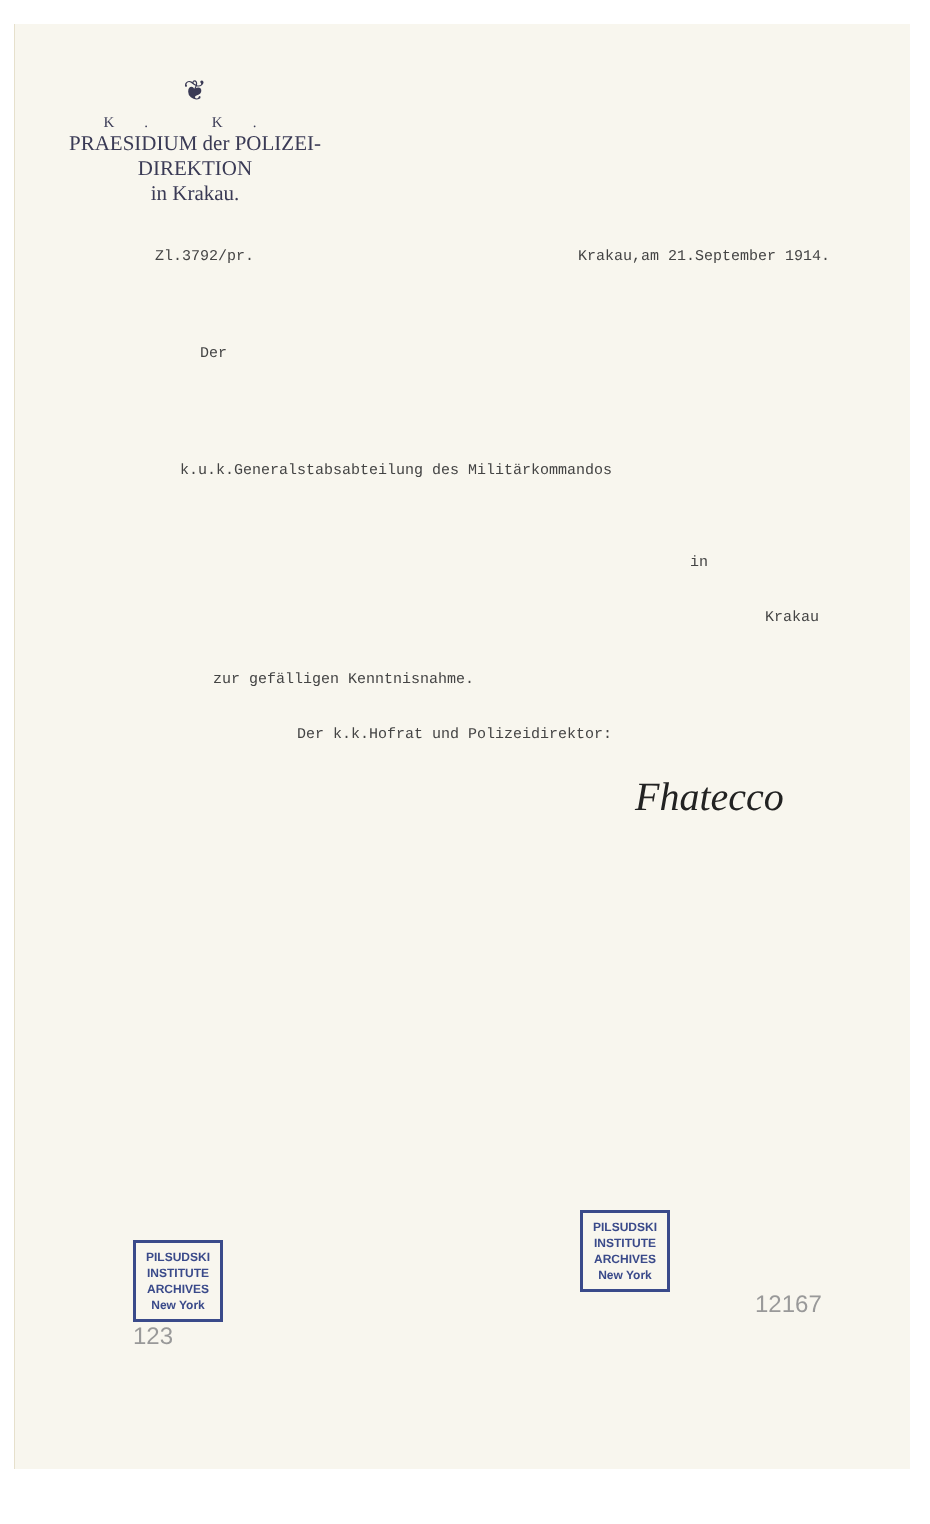❦
K. K.
PRAESIDIUM der POLIZEI-DIREKTION
in Krakau.
Zl.3792/pr. Krakau,am 21.September 1914.
Der
k.u.k.Generalstabsabteilung des Militärkommandos
in
Krakau
zur gefälligen Kenntnisnahme.
Der k.k.Hofrat und Polizeidirektor:
Fhatecco
PILSUDSKI
INSTITUTE
ARCHIVES
New York
123
PILSUDSKI
INSTITUTE
ARCHIVES
New York
12167